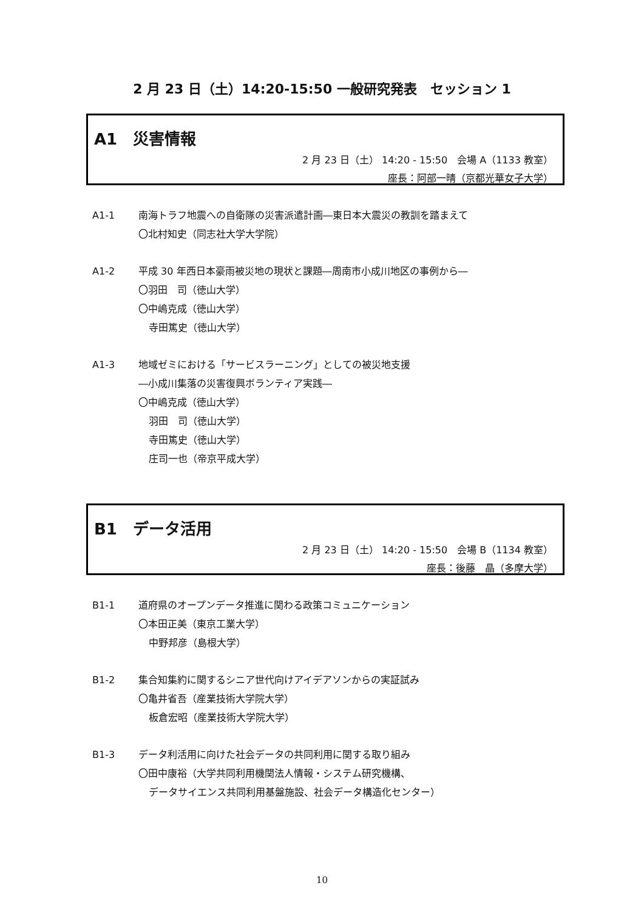2 月 23 日（土）14:20-15:50 一般研究発表　セッション 1
A1　災害情報
2 月 23 日（土） 14:20 - 15:50　会場 A（1133 教室）
座長：阿部一晴（京都光華女子大学）
A1-1 南海トラフ地震への自衛隊の災害派遣計画―東日本大震災の教訓を踏まえて
〇北村知史（同志社大学大学院）
A1-2 平成 30 年西日本豪雨被災地の現状と課題―周南市小成川地区の事例から―
〇羽田　司（徳山大学）
〇中嶋克成（徳山大学）
寺田篤史（徳山大学）
A1-3 地域ゼミにおける「サービスラーニング」としての被災地支援
―小成川集落の災害復興ボランティア実践―
〇中嶋克成（徳山大学）
羽田　司（徳山大学）
寺田篤史（徳山大学）
庄司一也（帝京平成大学）
B1　データ活用
2 月 23 日（土） 14:20 - 15:50　会場 B（1134 教室）
座長：後藤　晶（多摩大学）
B1-1 道府県のオープンデータ推進に関わる政策コミュニケーション
〇本田正美（東京工業大学）
中野邦彦（島根大学）
B1-2 集合知集約に関するシニア世代向けアイデアソンからの実証試み
〇亀井省吾（産業技術大学院大学）
板倉宏昭（産業技術大学院大学）
B1-3 データ利活用に向けた社会データの共同利用に関する取り組み
〇田中康裕（大学共同利用機関法人情報・システム研究機構、
データサイエンス共同利用基盤施設、社会データ構造化センター）
10